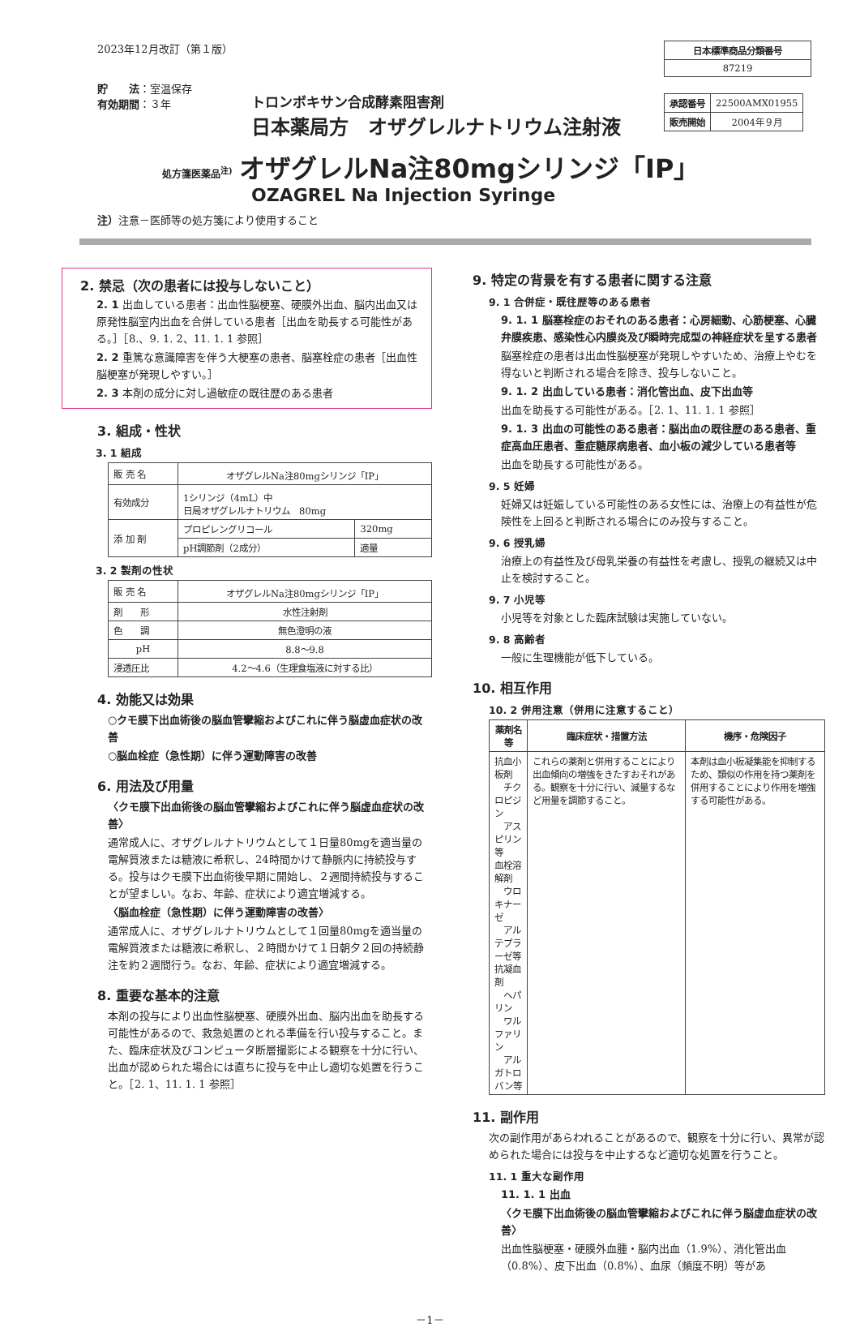2023年12月改訂（第１版）
貯　　法：室温保存
有効期間：３年
| 日本標準商品分類番号 |
| --- |
| 87219 |
| 承認番号 | 22500AMX01955 |
| 販売開始 | 2004年９月 |
トロンボキサン合成酵素阻害剤
日本薬局方　オザグレルナトリウム注射液
処方箋医薬品<sup>注)</sup> オザグレルNa注80mgシリンジ「IP」
OZAGREL Na Injection Syringe
注）注意－医師等の処方箋により使用すること
2. 禁忌（次の患者には投与しないこと）
2. 1 出血している患者：出血性脳梗塞、硬膜外出血、脳内出血又は原発性脳室内出血を合併している患者［出血を助長する可能性がある。］［8.、9. 1. 2、11. 1. 1 参照］
2. 2 重篤な意識障害を伴う大梗塞の患者、脳塞栓症の患者［出血性脳梗塞が発現しやすい。］
2. 3 本剤の成分に対し過敏症の既往歴のある患者
3. 組成・性状
3. 1 組成
| 販 売 名 | オザグレルNa注80mgシリンジ「IP」 | |
| 有効成分 | 1シリンジ（4mL）中 日局オザグレルナトリウム 80mg | |
| 添 加 剤 | プロピレングリコール | 320mg |
| | pH調節剤（2成分） | 適量 |
3. 2 製剤の性状
| 販 売 名 | オザグレルNa注80mgシリンジ「IP」 |
| 剤 形 | 水性注射剤 |
| 色 調 | 無色澄明の液 |
| pH | 8.8～9.8 |
| 浸透圧比 | 4.2～4.6（生理食塩液に対する比） |
4. 効能又は効果
○クモ膜下出血術後の脳血管攣縮およびこれに伴う脳虚血症状の改善
○脳血栓症（急性期）に伴う運動障害の改善
6. 用法及び用量
〈クモ膜下出血術後の脳血管攣縮およびこれに伴う脳虚血症状の改善〉
通常成人に、オザグレルナトリウムとして１日量80mgを適当量の電解質液または糖液に希釈し、24時間かけて静脈内に持続投与する。投与はクモ膜下出血術後早期に開始し、２週間持続投与することが望ましい。なお、年齢、症状により適宜増減する。
〈脳血栓症（急性期）に伴う運動障害の改善〉
通常成人に、オザグレルナトリウムとして１回量80mgを適当量の電解質液または糖液に希釈し、２時間かけて１日朝夕２回の持続静注を約２週間行う。なお、年齢、症状により適宜増減する。
8. 重要な基本的注意
本剤の投与により出血性脳梗塞、硬膜外出血、脳内出血を助長する可能性があるので、救急処置のとれる準備を行い投与すること。また、臨床症状及びコンピュータ断層撮影による観察を十分に行い、出血が認められた場合には直ちに投与を中止し適切な処置を行うこと。［2. 1、11. 1. 1 参照］
9. 特定の背景を有する患者に関する注意
9. 1 合併症・既往歴等のある患者
9. 1. 1 脳塞栓症のおそれのある患者：心房細動、心筋梗塞、心臓弁膜疾患、感染性心内膜炎及び瞬時完成型の神経症状を呈する患者
脳塞栓症の患者は出血性脳梗塞が発現しやすいため、治療上やむを得ないと判断される場合を除き、投与しないこと。
9. 1. 2 出血している患者：消化管出血、皮下出血等
出血を助長する可能性がある。［2. 1、11. 1. 1 参照］
9. 1. 3 出血の可能性のある患者：脳出血の既往歴のある患者、重症高血圧患者、重症糖尿病患者、血小板の減少している患者等
出血を助長する可能性がある。
9. 5 妊婦
妊婦又は妊娠している可能性のある女性には、治療上の有益性が危険性を上回ると判断される場合にのみ投与すること。
9. 6 授乳婦
治療上の有益性及び母乳栄養の有益性を考慮し、授乳の継続又は中止を検討すること。
9. 7 小児等
小児等を対象とした臨床試験は実施していない。
9. 8 高齢者
一般に生理機能が低下している。
10. 相互作用
10. 2 併用注意（併用に注意すること）
| 薬剤名等 | 臨床症状・措置方法 | 機序・危険因子 |
| --- | --- | --- |
| 抗血小板剤 チクロピジン アスピリン等 血栓溶解剤 ウロキナーゼ アルテプラーゼ等 抗凝血剤 ヘパリン ワルファリン アルガトロバン等 | これらの薬剤と併用することにより出血傾向の増強をきたすおそれがある。観察を十分に行い、減量するなど用量を調節すること。 | 本剤は血小板凝集能を抑制するため、類似の作用を持つ薬剤を併用することにより作用を増強する可能性がある。 |
11. 副作用
次の副作用があらわれることがあるので、観察を十分に行い、異常が認められた場合には投与を中止するなど適切な処置を行うこと。
11. 1 重大な副作用
11. 1. 1 出血
〈クモ膜下出血術後の脳血管攣縮およびこれに伴う脳虚血症状の改善〉
出血性脳梗塞・硬膜外血腫・脳内出血（1.9%）、消化管出血（0.8%）、皮下出血（0.8%）、血尿（頻度不明）等があ
－1－